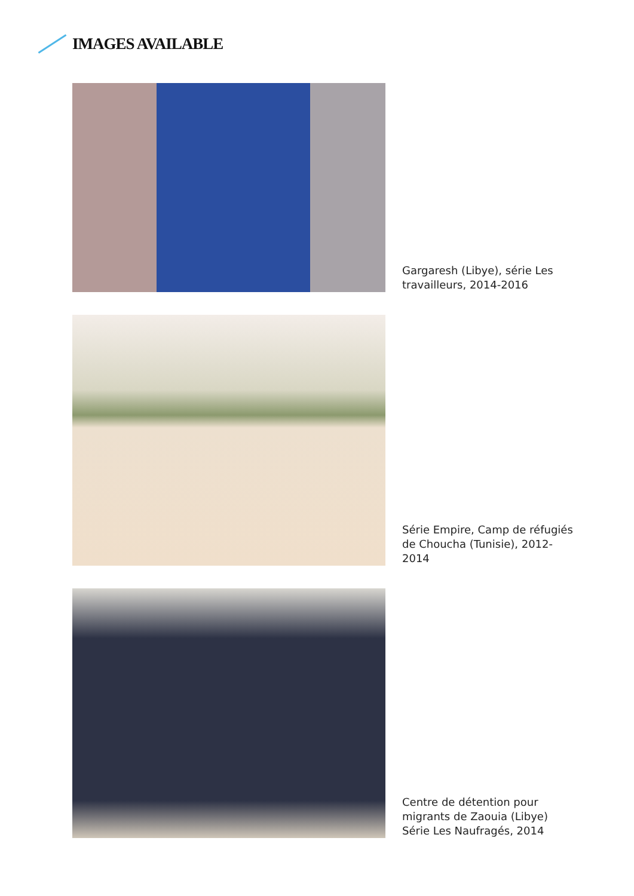IMAGES AVAILABLE
Gargaresh (Libye), série Les travailleurs, 2014-2016
Série Empire, Camp de réfugiés de Choucha (Tunisie), 2012-2014
Centre de détention pour migrants de Zaouia (Libye) Série Les Naufragés, 2014